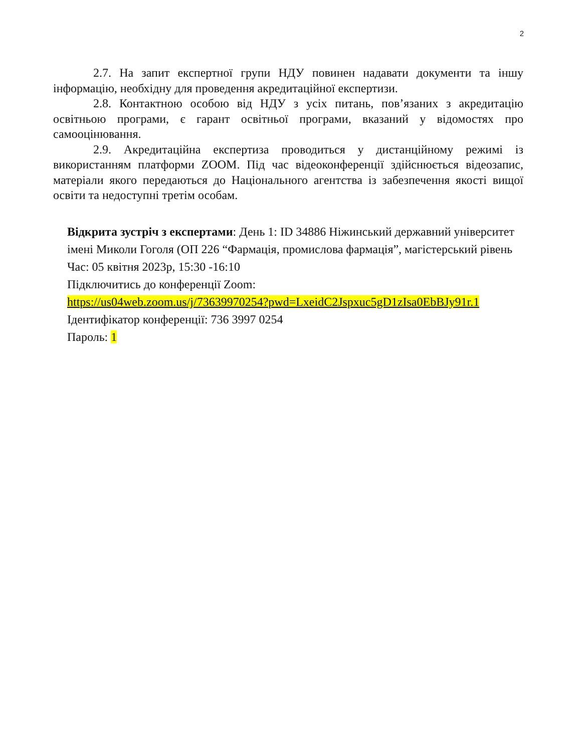2
2.7. На запит експертної групи НДУ повинен надавати документи та іншу інформацію, необхідну для проведення акредитаційної експертизи.
2.8. Контактною особою від НДУ з усіх питань, пов’язаних з акредитацію освітньою програми, є гарант освітньої програми, вказаний у відомостях про самооцінювання.
2.9. Акредитаційна експертиза проводиться у дистанційному режимі із використанням платформи ZOOM. Під час відеоконференції здійснюється відеозапис, матеріали якого передаються до Національного агентства із забезпечення якості вищої освіти та недоступні третім особам.
Відкрита зустріч з експертами: День 1: ID 34886 Ніжинський державний університет імені Миколи Гоголя (ОП 226 “Фармація, промислова фармація”, магістерський рівень
Час: 05 квітня 2023р, 15:30 -16:10
Підключитись до конференції Zoom:
https://us04web.zoom.us/j/73639970254?pwd=LxeidC2Jspxuc5gD1zIsa0EbBJy91r.1
Ідентифікатор конференції: 736 3997 0254
Пароль: 1